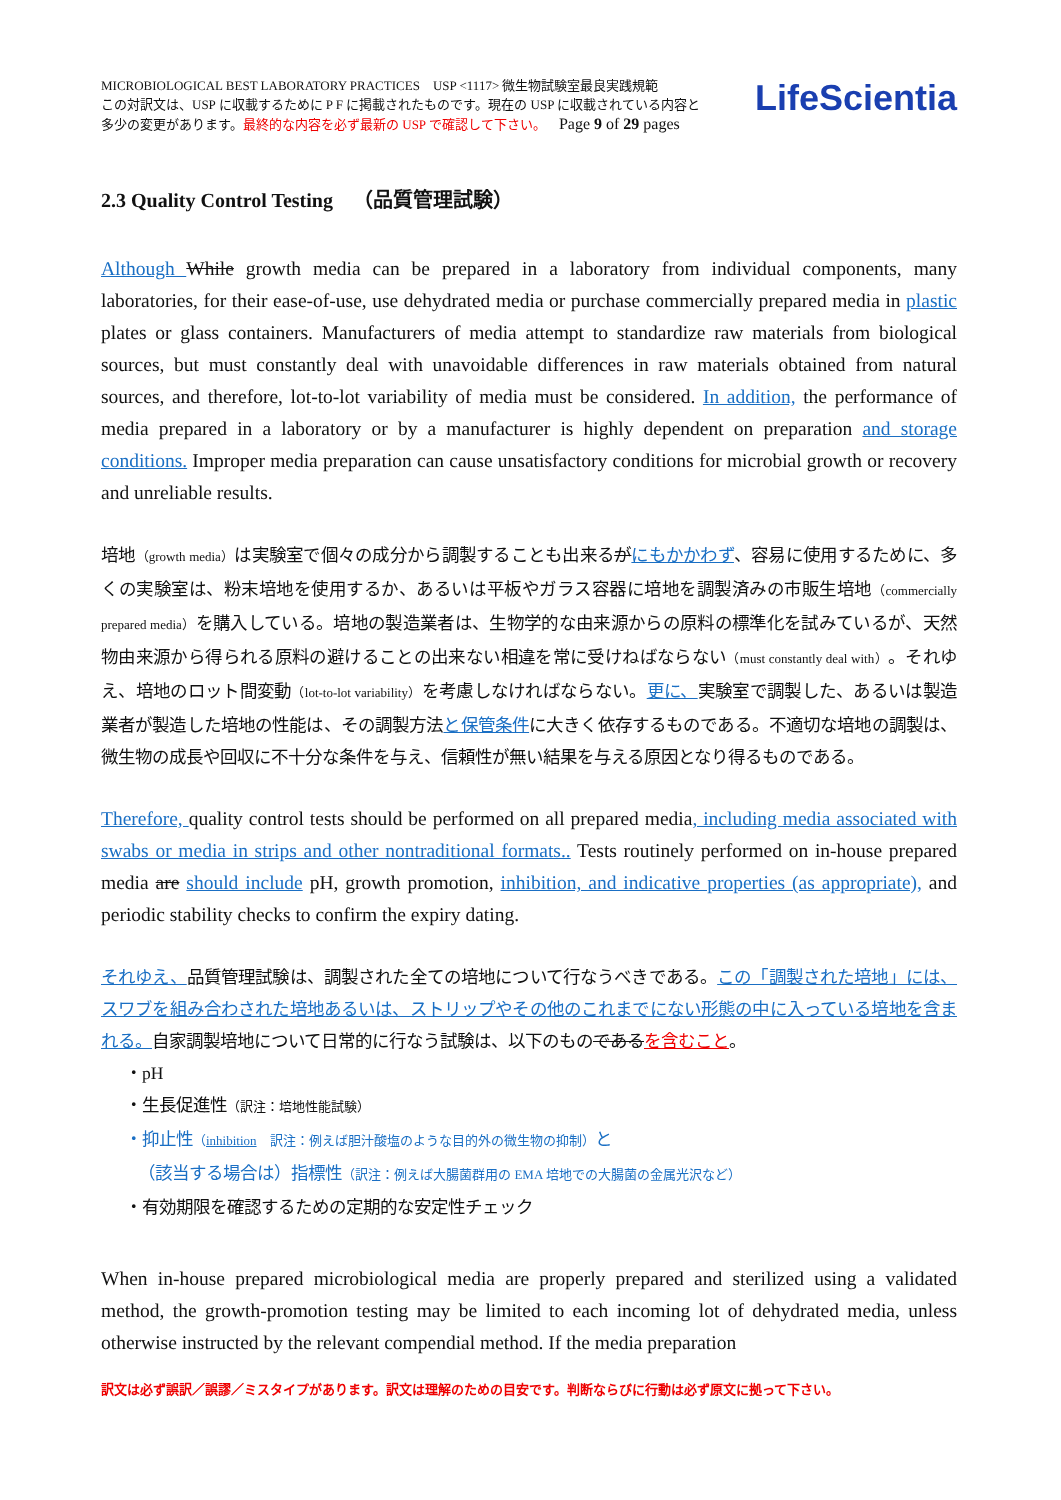MICROBIOLOGICAL BEST LABORATORY PRACTICES USP <1117> 微生物試験室最良実践規範
この対訳文は、USP に収載するために P F に掲載されたものです。現在の USP に収載されている内容と
多少の変更があります。最終的な内容を必ず最新の USP で確認して下さい。 Page 9 of 29 pages
LifeScientia
2.3 Quality Control Testing （品質管理試験）
Although While growth media can be prepared in a laboratory from individual components, many laboratories, for their ease-of-use, use dehydrated media or purchase commercially prepared media in plastic plates or glass containers. Manufacturers of media attempt to standardize raw materials from biological sources, but must constantly deal with unavoidable differences in raw materials obtained from natural sources, and therefore, lot-to-lot variability of media must be considered. In addition, the performance of media prepared in a laboratory or by a manufacturer is highly dependent on preparation and storage conditions. Improper media preparation can cause unsatisfactory conditions for microbial growth or recovery and unreliable results.
培地（growth media）は実験室で個々の成分から調製することも出来るがにもかかわず、容易に使用するために、多くの実験室は、粉末培地を使用するか、あるいは平板やガラス容器に培地を調製済みの市販生培地（commercially prepared media）を購入している。培地の製造業者は、生物学的な由来源からの原料の標準化を試みているが、天然物由来源から得られる原料の避けることの出来ない相違を常に受けねばならない（must constantly deal with）。それゆえ、培地のロット間変動（lot-to-lot variability）を考慮しなければならない。更に、実験室で調製した、あるいは製造業者が製造した培地の性能は、その調製方法と保管条件に大きく依存するものである。不適切な培地の調製は、微生物の成長や回収に不十分な条件を与え、信頼性が無い結果を与える原因となり得るものである。
Therefore, quality control tests should be performed on all prepared media, including media associated with swabs or media in strips and other nontraditional formats.. Tests routinely performed on in-house prepared media are should include pH, growth promotion, inhibition, and indicative properties (as appropriate), and periodic stability checks to confirm the expiry dating.
それゆえ、品質管理試験は、調製された全ての培地について行なうべきである。この「調製された培地」には、スワブを組み合わされた培地あるいは、ストリップやその他のこれまでにない形態の中に入っている培地を含まれる。自家調製培地について日常的に行なう試験は、以下のものである を含むこと。
・pH
・生長促進性（訳注：培地性能試験）
・抑止性（inhibition　訳注：例えば胆汁酸塩のような目的外の微生物の抑制）と
（該当する場合は）指標性（訳注：例えば大腸菌群用の EMA 培地での大腸菌の金属光沢など）
・有効期限を確認するための定期的な安定性チェック
When in-house prepared microbiological media are properly prepared and sterilized using a validated method, the growth-promotion testing may be limited to each incoming lot of dehydrated media, unless otherwise instructed by the relevant compendial method. If the media preparation
訳文は必ず誤訳／誤謬／ミスタイプがあります。訳文は理解のための目安です。判断ならびに行動は必ず原文に拠って下さい。